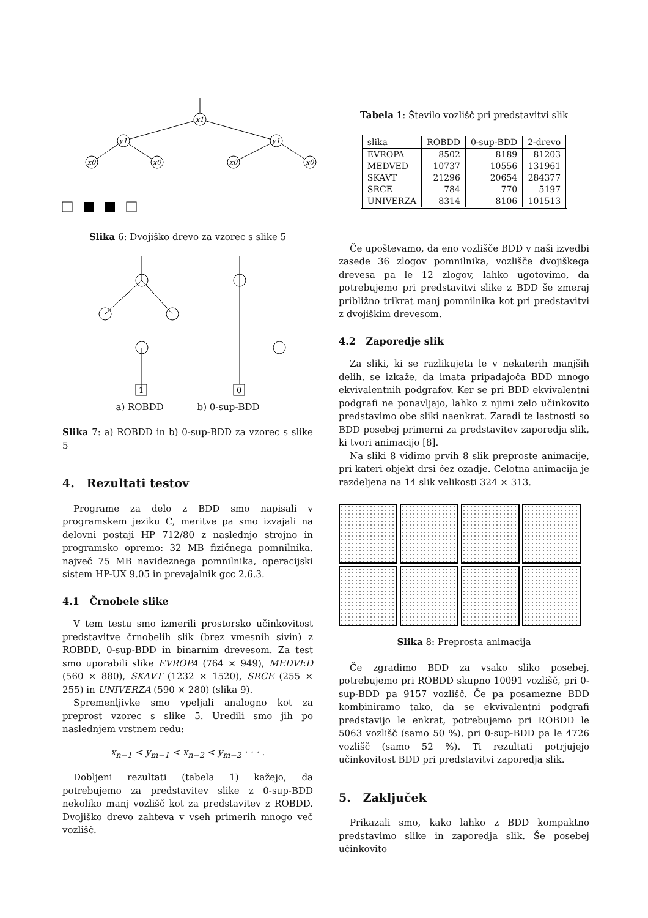x1
y1
y1
x0
x0
x0
x0
Slika 6: Dvojiško drevo za vzorec s slike 5
1
0
a) ROBDD b) 0-sup-BDD
Slika 7: a) ROBDD in b) 0-sup-BDD za vzorec s slike 5
4. Rezultati testov
Programe za delo z BDD smo napisali v programskem jeziku C, meritve pa smo izvajali na delovni postaji HP 712/80 z naslednjo strojno in programsko opremo: 32 MB fizičnega pomnilnika, največ 75 MB navideznega pomnilnika, operacijski sistem HP-UX 9.05 in prevajalnik gcc 2.6.3.
4.1 Črnobele slike
V tem testu smo izmerili prostorsko učinkovitost predstavitve črnobelih slik (brez vmesnih sivin) z ROBDD, 0-sup-BDD in binarnim drevesom. Za test smo uporabili slike EVROPA (764 × 949), MEDVED (560 × 880), SKAVT (1232 × 1520), SRCE (255 × 255) in UNIVERZA (590 × 280) (slika 9).
Spremenljivke smo vpeljali analogno kot za preprost vzorec s slike 5. Uredili smo jih po naslednjem vrstnem redu:
x<sub>n−1</sub> < y<sub>m−1</sub> < x<sub>n−2</sub> < y<sub>m−2</sub> · · · .
Dobljeni rezultati (tabela 1) kažejo, da potrebujemo za predstavitev slike z 0-sup-BDD nekoliko manj vozlišč kot za predstavitev z ROBDD. Dvojiško drevo zahteva v vseh primerih mnogo več vozlišč.
Tabela 1: Število vozlišč pri predstavitvi slik
| slika | ROBDD | 0-sup-BDD | 2-drevo |
| --- | --- | --- | --- |
| EVROPA | 8502 | 8189 | 81203 |
| MEDVED | 10737 | 10556 | 131961 |
| SKAVT | 21296 | 20654 | 284377 |
| SRCE | 784 | 770 | 5197 |
| UNIVERZA | 8314 | 8106 | 101513 |
Če upoštevamo, da eno vozlišče BDD v naši izvedbi zasede 36 zlogov pomnilnika, vozlišče dvojiškega drevesa pa le 12 zlogov, lahko ugotovimo, da potrebujemo pri predstavitvi slike z BDD še zmeraj približno trikrat manj pomnilnika kot pri predstavitvi z dvojiškim drevesom.
4.2 Zaporedje slik
Za sliki, ki se razlikujeta le v nekaterih manjših delih, se izkaže, da imata pripadajoča BDD mnogo ekvivalentnih podgrafov. Ker se pri BDD ekvivalentni podgrafi ne ponavljajo, lahko z njimi zelo učinkovito predstavimo obe sliki naenkrat. Zaradi te lastnosti so BDD posebej primerni za predstavitev zaporedja slik, ki tvori animacijo [8].
Na sliki 8 vidimo prvih 8 slik preproste animacije, pri kateri objekt drsi čez ozadje. Celotna animacija je razdeljena na 14 slik velikosti 324 × 313.
Slika 8: Preprosta animacija
Če zgradimo BDD za vsako sliko posebej, potrebujemo pri ROBDD skupno 10091 vozlišč, pri 0-sup-BDD pa 9157 vozlišč. Če pa posamezne BDD kombiniramo tako, da se ekvivalentni podgrafi predstavijo le enkrat, potrebujemo pri ROBDD le 5063 vozlišč (samo 50 %), pri 0-sup-BDD pa le 4726 vozlišč (samo 52 %). Ti rezultati potrjujejo učinkovitost BDD pri predstavitvi zaporedja slik.
5. Zaključek
Prikazali smo, kako lahko z BDD kompaktno predstavimo slike in zaporedja slik. Še posebej učinkovito